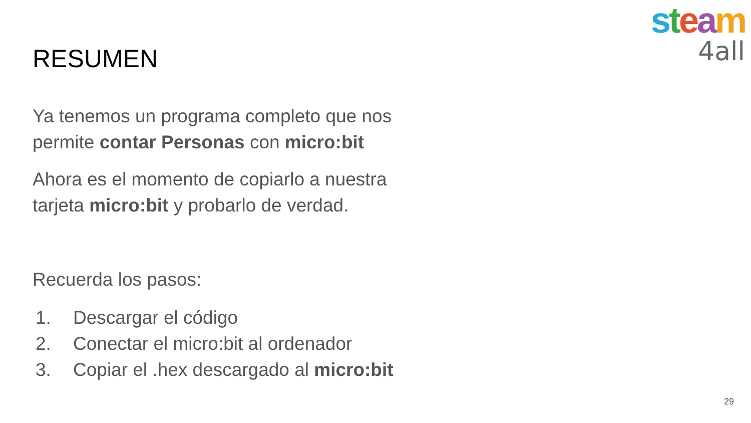steam
4all
RESUMEN
Ya tenemos un programa completo que nos permite contar Personas con micro:bit
Ahora es el momento de copiarlo a nuestra tarjeta micro:bit y probarlo de verdad.
Recuerda los pasos:
1. Descargar el código
2. Conectar el micro:bit al ordenador
3. Copiar el .hex descargado al micro:bit
29